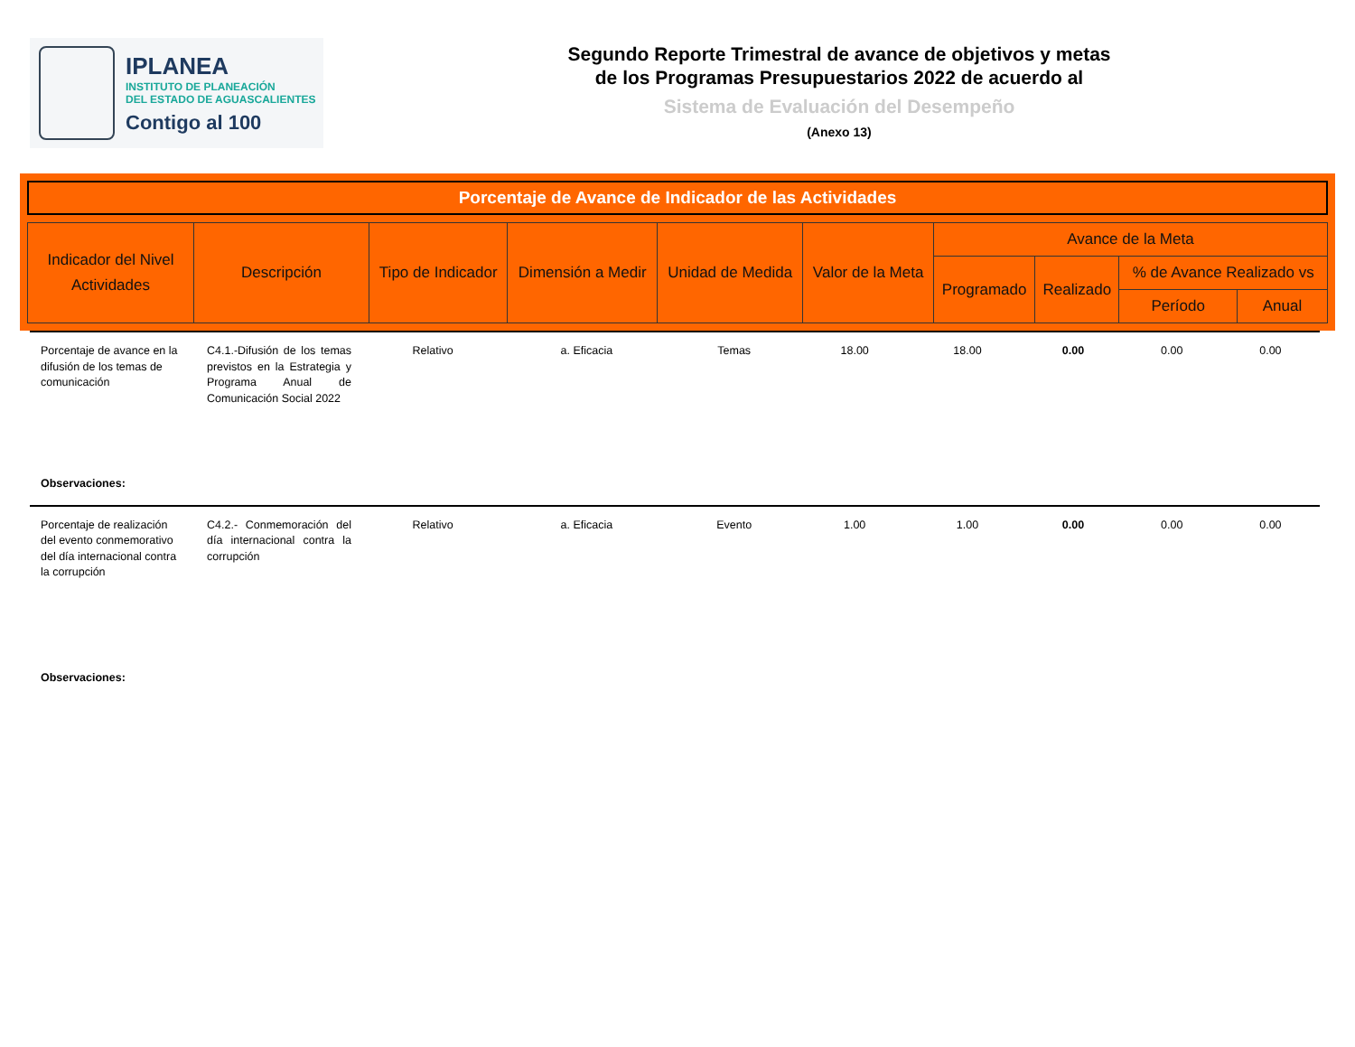IPLANEA
INSTITUTO DE PLANEACIÓN
DEL ESTADO DE AGUASCALIENTES
Contigo al 100
Segundo Reporte Trimestral de avance de objetivos y metas
de los Programas Presupuestarios 2022 de acuerdo al
Sistema de Evaluación del Desempeño
(Anexo 13)
Porcentaje de Avance de Indicador de las Actividades
| Indicador del Nivel Actividades | Descripción | Tipo de Indicador | Dimensión a Medir | Unidad de Medida | Valor de la Meta | Avance de la Meta | | | |
| --- | --- | --- | --- | --- | --- | --- | --- | --- | --- |
| | | | | | | Programado | Realizado | % de Avance Realizado vs | |
| | | | | | | | | Período | Anual |
| Porcentaje de avance en la difusión de los temas de comunicación | C4.1.-Difusión de los temas previstos en la Estrategia y Programa Anual de Comunicación Social 2022 | Relativo | a. Eficacia | Temas | 18.00 | 18.00 | 0.00 | 0.00 | 0.00 |
| Observaciones: | | | | | | | | | |
| Porcentaje de realización del evento conmemorativo del día internacional contra la corrupción | C4.2.- Conmemoración del día internacional contra la corrupción | Relativo | a. Eficacia | Evento | 1.00 | 1.00 | 0.00 | 0.00 | 0.00 |
| Observaciones: | | | | | | | | | |